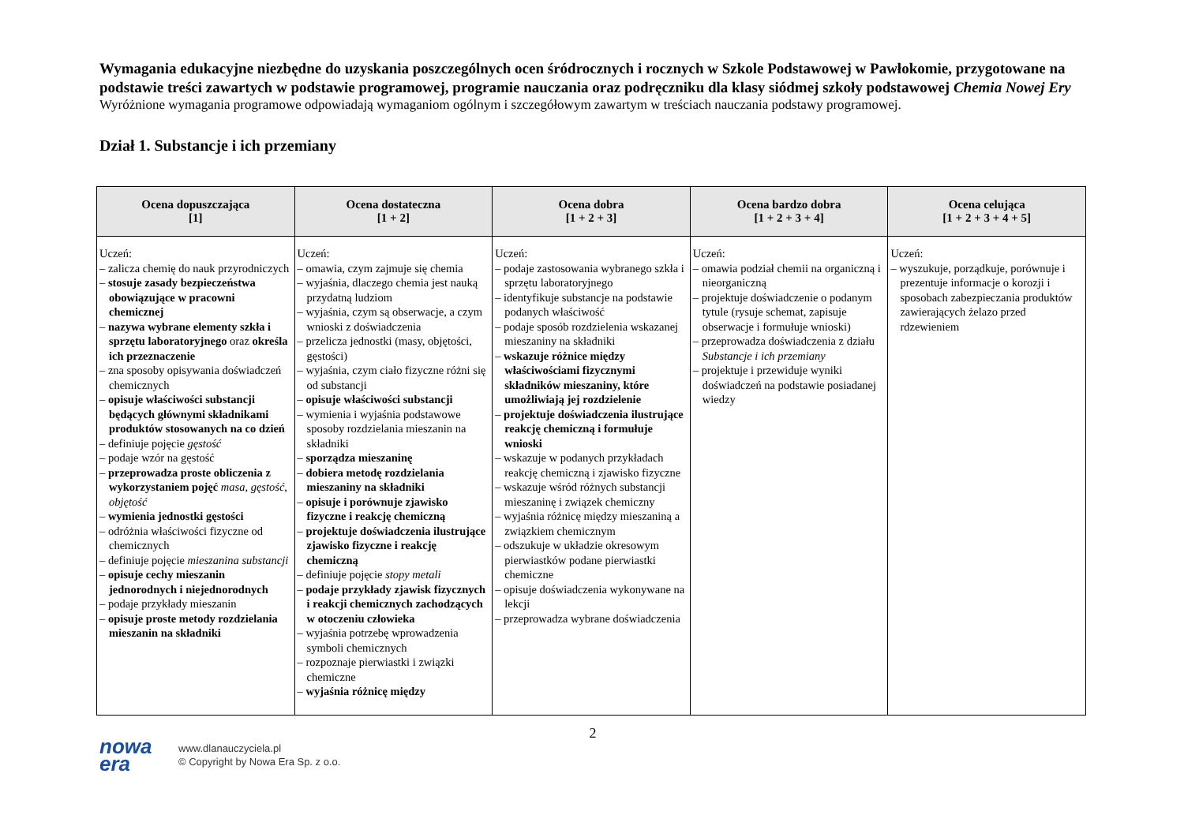Wymagania edukacyjne niezbędne do uzyskania poszczególnych ocen śródrocznych i rocznych w Szkole Podstawowej w Pawłokomie, przygotowane na podstawie treści zawartych w podstawie programowej, programie nauczania oraz podręczniku dla klasy siódmej szkoły podstawowej Chemia Nowej Ery
Wyróżnione wymagania programowe odpowiadają wymaganiom ogólnym i szczegółowym zawartym w treściach nauczania podstawy programowej.
Dział 1. Substancje i ich przemiany
| Ocena dopuszczająca [1] | Ocena dostateczna [1 + 2] | Ocena dobra [1 + 2 + 3] | Ocena bardzo dobra [1 + 2 + 3 + 4] | Ocena celująca [1 + 2 + 3 + 4 + 5] |
| --- | --- | --- | --- | --- |
| Uczeń: – zalicza chemię do nauk przyrodniczych – stosuje zasady bezpieczeństwa obowiązujące w pracowni chemicznej – nazywa wybrane elementy szkła i sprzętu laboratoryjnego oraz określa ich przeznaczenie – zna sposoby opisywania doświadczeń chemicznych – opisuje właściwości substancji będących głównymi składnikami produktów stosowanych na co dzień – definiuje pojęcie gęstość – podaje wzór na gęstość – przeprowadza proste obliczenia z wykorzystaniem pojęć masa , gęstość , objętość – wymienia jednostki gęstości – odróżnia właściwości fizyczne od chemicznych – definiuje pojęcie mieszanina substancji – opisuje cechy mieszanin jednorodnych i niejednorodnych – podaje przykłady mieszanin – opisuje proste metody rozdzielania mieszanin na składniki | Uczeń: – omawia, czym zajmuje się chemia – wyjaśnia, dlaczego chemia jest nauką przydatną ludziom – wyjaśnia, czym są obserwacje, a czym wnioski z doświadczenia – przelicza jednostki (masy, objętości, gęstości) – wyjaśnia, czym ciało fizyczne różni się od substancji – opisuje właściwości substancji – wymienia i wyjaśnia podstawowe sposoby rozdzielania mieszanin na składniki – sporządza mieszaninę – dobiera metodę rozdzielania mieszaniny na składniki – opisuje i porównuje zjawisko fizyczne i reakcję chemiczną – projektuje doświadczenia ilustrujące zjawisko fizyczne i reakcję chemiczną – definiuje pojęcie stopy metali – podaje przykłady zjawisk fizycznych i reakcji chemicznych zachodzących w otoczeniu człowieka – wyjaśnia potrzebę wprowadzenia symboli chemicznych – rozpoznaje pierwiastki i związki chemiczne – wyjaśnia różnicę między | Uczeń: – podaje zastosowania wybranego szkła i sprzętu laboratoryjnego – identyfikuje substancje na podstawie podanych właściwość – podaje sposób rozdzielenia wskazanej mieszaniny na składniki – wskazuje różnice między właściwościami fizycznymi składników mieszaniny, które umożliwiają jej rozdzielenie – projektuje doświadczenia ilustrujące reakcję chemiczną i formułuje wnioski – wskazuje w podanych przykładach reakcję chemiczną i zjawisko fizyczne – wskazuje wśród różnych substancji mieszaninę i związek chemiczny – wyjaśnia różnicę między mieszaniną a związkiem chemicznym – odszukuje w układzie okresowym pierwiastków podane pierwiastki chemiczne – opisuje doświadczenia wykonywane na lekcji – przeprowadza wybrane doświadczenia | Uczeń: – omawia podział chemii na organiczną i nieorganiczną – projektuje doświadczenie o podanym tytule (rysuje schemat, zapisuje obserwacje i formułuje wnioski) – przeprowadza doświadczenia z działu Substancje i ich przemiany – projektuje i przewiduje wyniki doświadczeń na podstawie posiadanej wiedzy | Uczeń: – wyszukuje, porządkuje, porównuje i prezentuje informacje o korozji i sposobach zabezpieczania produktów zawierających żelazo przed rdzewieniem |
2
nowa
era
www.dlanauczyciela.pl
© Copyright by Nowa Era Sp. z o.o.